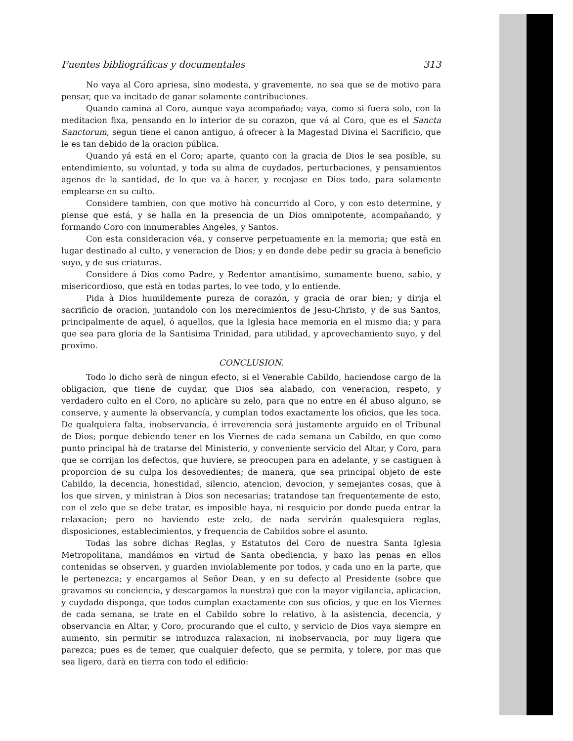Fuentes bibliográficas y documentales 313
No vaya al Coro apriesa, sino modesta, y gravemente, no sea que se de motivo para pensar, que va incitado de ganar solamente contribuciones.
Quando camina al Coro, aunque vaya acompañado; vaya, como si fuera solo, con la meditacion fixa, pensando en lo interior de su corazon, que vá al Coro, que es el Sancta Sanctorum, segun tiene el canon antiguo, á ofrecer à la Magestad Divina el Sacrificio, que le es tan debido de la oracion pública.
Quando yá está en el Coro; aparte, quanto con la gracia de Dios le sea posible, su entendimiento, su voluntad, y toda su alma de cuydados, perturbaciones, y pensamientos agenos de la santidad, de lo que va à hacer, y recojase en Dios todo, para solamente emplearse en su culto.
Considere tambien, con que motivo hà concurrido al Coro, y con esto determine, y piense que está, y se halla en la presencia de un Dios omnipotente, acompañando, y formando Coro con innumerables Angeles, y Santos.
Con esta consideracion véa, y conserve perpetuamente en la memoria; que està en lugar destinado al culto, y veneracion de Dios; y en donde debe pedir su gracia à beneficio suyo, y de sus criaturas.
Considere á Dios como Padre, y Redentor amantisimo, sumamente bueno, sabio, y misericordioso, que està en todas partes, lo vee todo, y lo entiende.
Pida à Dios humildemente pureza de corazón, y gracia de orar bien; y dirija el sacrificio de oracion, juntandolo con los merecimientos de Jesu-Christo, y de sus Santos, principalmente de aquel, ó aquellos, que la Iglesia hace memoria en el mismo dia; y para que sea para gloria de la Santisima Trinidad, para utilidad, y aprovechamiento suyo, y del proximo.
CONCLUSION.
Todo lo dicho serà de ningun efecto, si el Venerable Cabildo, haciendose cargo de la obligacion, que tiene de cuydar, que Dios sea alabado, con veneracion, respeto, y verdadero culto en el Coro, no aplicàre su zelo, para que no entre en él abuso alguno, se conserve, y aumente la observancía, y cumplan todos exactamente los oficios, que les toca. De qualquiera falta, inobservancia, é irreverencia será justamente arguido en el Tribunal de Dios; porque debiendo tener en los Viernes de cada semana un Cabildo, en que como punto principal hà de tratarse del Ministerio, y conveniente servicio del Altar, y Coro, para que se corrijan los defectos, que huviere, se preocupen para en adelante, y se castiguen à proporcion de su culpa los desovedientes; de manera, que sea principal objeto de este Cabildo, la decencia, honestidad, silencio, atencion, devocion, y semejantes cosas, que à los que sirven, y ministran à Dios son necesarias; tratandose tan frequentemente de esto, con el zelo que se debe tratar, es imposible haya, ni resquicio por donde pueda entrar la relaxacion; pero no haviendo este zelo, de nada servirán qualesquiera reglas, disposiciones, establecimientos, y frequencia de Cabildos sobre el asunto.
Todas las sobre dichas Reglas, y Estatutos del Coro de nuestra Santa Iglesia Metropolitana, mandámos en virtud de Santa obediencia, y baxo las penas en ellos contenidas se observen, y guarden inviolablemente por todos, y cada uno en la parte, que le pertenezca; y encargamos al Señor Dean, y en su defecto al Presidente (sobre que gravamos su conciencia, y descargamos la nuestra) que con la mayor vigilancia, aplicacion, y cuydado disponga, que todos cumplan exactamente con sus oficios, y que en los Viernes de cada semana, se trate en el Cabildo sobre lo relativo, à la asistencia, decencia, y observancia en Altar, y Coro, procurando que el culto, y servicio de Dios vaya siempre en aumento, sin permitir se introduzca ralaxacion, ni inobservancia, por muy ligera que parezca; pues es de temer, que cualquier defecto, que se permita, y tolere, por mas que sea ligero, darà en tierra con todo el edificio: